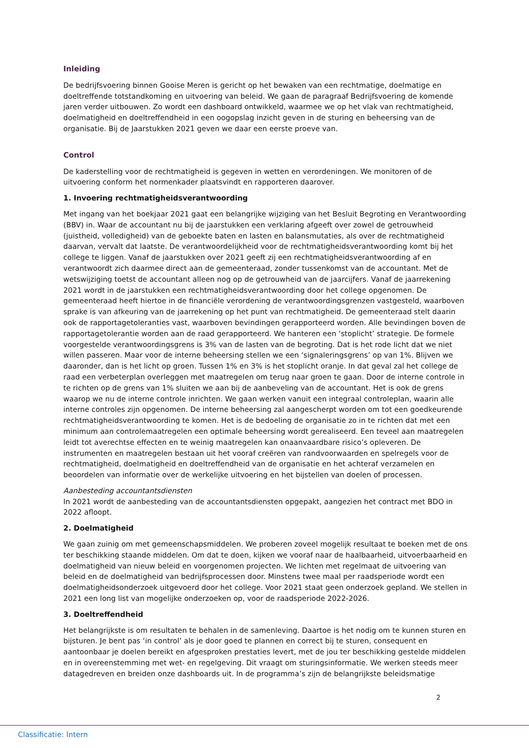Inleiding
De bedrijfsvoering binnen Gooise Meren is gericht op het bewaken van een rechtmatige, doelmatige en doeltreffende totstandkoming en uitvoering van beleid. We gaan de paragraaf Bedrijfsvoering de komende jaren verder uitbouwen. Zo wordt een dashboard ontwikkeld, waarmee we op het vlak van rechtmatigheid, doelmatigheid en doeltreffendheid in een oogopslag inzicht geven in de sturing en beheersing van de organisatie. Bij de Jaarstukken 2021 geven we daar een eerste proeve van.
Control
De kaderstelling voor de rechtmatigheid is gegeven in wetten en verordeningen. We monitoren of de uitvoering conform het normenkader plaatsvindt en rapporteren daarover.
1. Invoering rechtmatigheidsverantwoording
Met ingang van het boekjaar 2021 gaat een belangrijke wijziging van het Besluit Begroting en Verantwoording (BBV) in. Waar de accountant nu bij de jaarstukken een verklaring afgeeft over zowel de getrouwheid (juistheid, volledigheid) van de geboekte baten en lasten en balansmutaties, als over de rechtmatigheid daarvan, vervalt dat laatste. De verantwoordelijkheid voor de rechtmatigheidsverantwoording komt bij het college te liggen. Vanaf de jaarstukken over 2021 geeft zij een rechtmatigheidsverantwoording af en verantwoordt zich daarmee direct aan de gemeenteraad, zonder tussenkomst van de accountant. Met de wetswijziging toetst de accountant alleen nog op de getrouwheid van de jaarcijfers. Vanaf de jaarrekening 2021 wordt in de jaarstukken een rechtmatigheidsverantwoording door het college opgenomen. De gemeenteraad heeft hiertoe in de financiële verordening de verantwoordingsgrenzen vastgesteld, waarboven sprake is van afkeuring van de jaarrekening op het punt van rechtmatigheid. De gemeenteraad stelt daarin ook de rapportagetoleranties vast, waarboven bevindingen gerapporteerd worden. Alle bevindingen boven de rapportagetolerantie worden aan de raad gerapporteerd. We hanteren een ‘stoplicht’ strategie. De formele voorgestelde verantwoordingsgrens is 3% van de lasten van de begroting. Dat is het rode licht dat we niet willen passeren. Maar voor de interne beheersing stellen we een ‘signaleringsgrens’ op van 1%. Blijven we daaronder, dan is het licht op groen. Tussen 1% en 3% is het stoplicht oranje. In dat geval zal het college de raad een verbeterplan overleggen met maatregelen om terug naar groen te gaan. Door de interne controle in te richten op de grens van 1% sluiten we aan bij de aanbeveling van de accountant. Het is ook de grens waarop we nu de interne controle inrichten. We gaan werken vanuit een integraal controleplan, waarin alle interne controles zijn opgenomen. De interne beheersing zal aangescherpt worden om tot een goedkeurende rechtmatigheidsverantwoording te komen. Het is de bedoeling de organisatie zo in te richten dat met een minimum aan controlemaatregelen een optimale beheersing wordt gerealiseerd. Een teveel aan maatregelen leidt tot averechtse effecten en te weinig maatregelen kan onaanvaardbare risico’s opleveren. De instrumenten en maatregelen bestaan uit het vooraf creëren van randvoorwaarden en spelregels voor de rechtmatigheid, doelmatigheid en doeltreffendheid van de organisatie en het achteraf verzamelen en beoordelen van informatie over de werkelijke uitvoering en het bijstellen van doelen of processen.
Aanbesteding accountantsdiensten
In 2021 wordt de aanbesteding van de accountantsdiensten opgepakt, aangezien het contract met BDO in 2022 afloopt.
2. Doelmatigheid
We gaan zuinig om met gemeenschapsmiddelen. We proberen zoveel mogelijk resultaat te boeken met de ons ter beschikking staande middelen. Om dat te doen, kijken we vooraf naar de haalbaarheid, uitvoerbaarheid en doelmatigheid van nieuw beleid en voorgenomen projecten. We lichten met regelmaat de uitvoering van beleid en de doelmatigheid van bedrijfsprocessen door. Minstens twee maal per raadsperiode wordt een doelmatigheidsonderzoek uitgevoerd door het college. Voor 2021 staat geen onderzoek gepland. We stellen in 2021 een long list van mogelijke onderzoeken op, voor de raadsperiode 2022-2026.
3. Doeltreffendheid
Het belangrijkste is om resultaten te behalen in de samenleving. Daartoe is het nodig om te kunnen sturen en bijsturen. Je bent pas ‘in control’ als je door goed te plannen en correct bij te sturen, consequent en aantoonbaar je doelen bereikt en afgesproken prestaties levert, met de jou ter beschikking gestelde middelen en in overeenstemming met wet- en regelgeving. Dit vraagt om sturingsinformatie. We werken steeds meer datagedreven en breiden onze dashboards uit. In de programma’s zijn de belangrijkste beleidsmatige
2
Classificatie: Intern